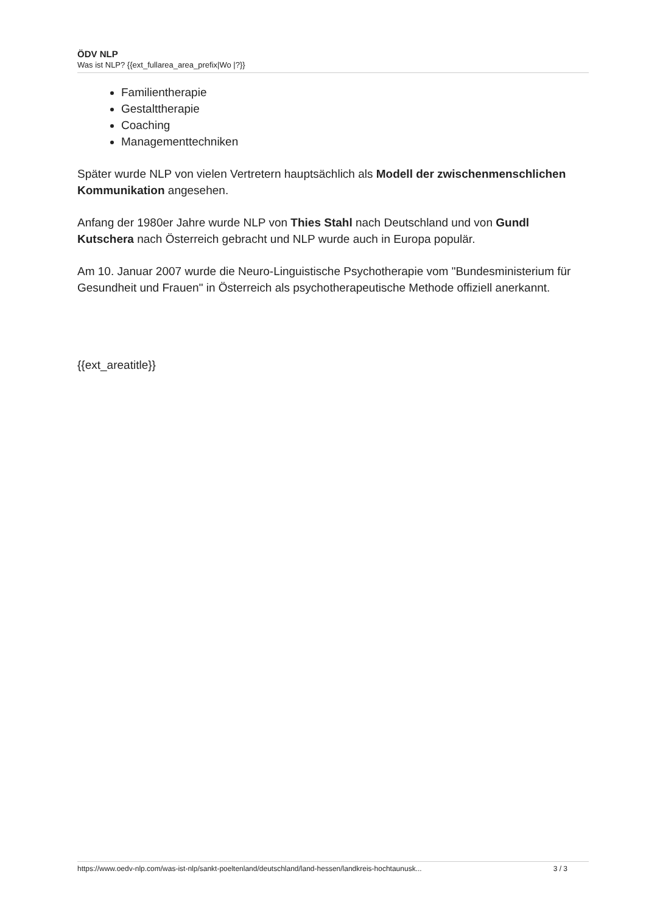ÖDV NLP
Was ist NLP? {{ext_fullarea_area_prefix|Wo |?}}
Familientherapie
Gestalttherapie
Coaching
Managementtechniken
Später wurde NLP von vielen Vertretern hauptsächlich als Modell der zwischenmenschlichen Kommunikation angesehen.
Anfang der 1980er Jahre wurde NLP von Thies Stahl nach Deutschland und von Gundl Kutschera nach Österreich gebracht und NLP wurde auch in Europa populär.
Am 10. Januar 2007 wurde die Neuro-Linguistische Psychotherapie vom "Bundesministerium für Gesundheit und Frauen" in Österreich als psychotherapeutische Methode offiziell anerkannt.
{{ext_areatitle}}
https://www.oedv-nlp.com/was-ist-nlp/sankt-poeltenland/deutschland/land-hessen/landkreis-hochtaunusk... 3 / 3